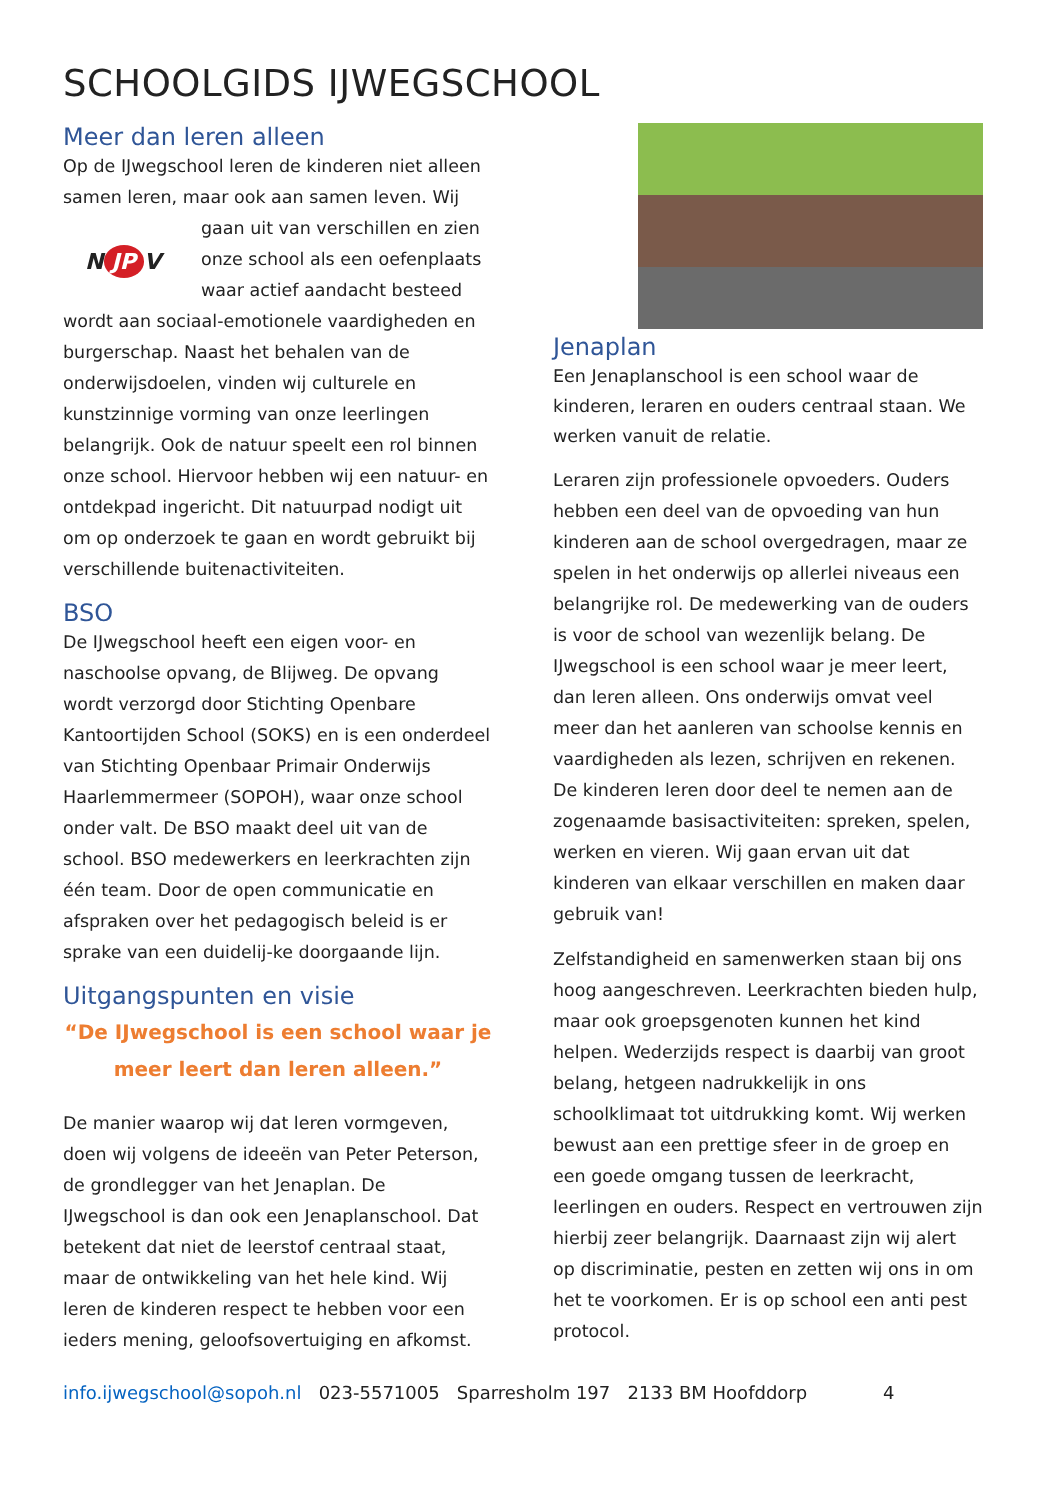SCHOOLGIDS IJWEGSCHOOL
Meer dan leren alleen
Op de IJwegschool leren de kinderen niet alleen samen leren, maar ook aan samen leven. Wij
N JP V
gaan uit van verschillen en zien onze school als een oefenplaats waar actief aandacht besteed wordt aan sociaal-emotionele vaardigheden en burgerschap. Naast het behalen van de onderwijsdoelen, vinden wij culturele en kunstzinnige vorming van onze leerlingen belangrijk. Ook de natuur speelt een rol binnen onze school. Hiervoor hebben wij een natuur- en ontdekpad ingericht. Dit natuurpad nodigt uit om op onderzoek te gaan en wordt gebruikt bij verschillende buitenactiviteiten.
BSO
De IJwegschool heeft een eigen voor- en naschoolse opvang, de Blijweg. De opvang wordt verzorgd door Stichting Openbare Kantoortijden School (SOKS) en is een onderdeel van Stichting Openbaar Primair Onderwijs Haarlemmermeer (SOPOH), waar onze school onder valt. De BSO maakt deel uit van de school. BSO medewerkers en leerkrachten zijn één team. Door de open communicatie en afspraken over het pedagogisch beleid is er sprake van een duidelij-ke doorgaande lijn.
Uitgangspunten en visie
“De IJwegschool is een school waar je
meer leert dan leren alleen.”
De manier waarop wij dat leren vormgeven, doen wij volgens de ideeën van Peter Peterson, de grondlegger van het Jenaplan. De IJwegschool is dan ook een Jenaplanschool. Dat betekent dat niet de leerstof centraal staat, maar de ontwikkeling van het hele kind. Wij leren de kinderen respect te hebben voor een ieders mening, geloofsovertuiging en afkomst.
Jenaplan
Een Jenaplanschool is een school waar de kinderen, leraren en ouders centraal staan. We werken vanuit de relatie.
Leraren zijn professionele opvoeders. Ouders hebben een deel van de opvoeding van hun kinderen aan de school overgedragen, maar ze spelen in het onderwijs op allerlei niveaus een belangrijke rol. De medewerking van de ouders is voor de school van wezenlijk belang. De IJwegschool is een school waar je meer leert, dan leren alleen. Ons onderwijs omvat veel meer dan het aanleren van schoolse kennis en vaardigheden als lezen, schrijven en rekenen. De kinderen leren door deel te nemen aan de zogenaamde basisactiviteiten: spreken, spelen, werken en vieren. Wij gaan ervan uit dat kinderen van elkaar verschillen en maken daar gebruik van!
Zelfstandigheid en samenwerken staan bij ons hoog aangeschreven. Leerkrachten bieden hulp, maar ook groepsgenoten kunnen het kind helpen. Wederzijds respect is daarbij van groot belang, hetgeen nadrukkelijk in ons schoolklimaat tot uitdrukking komt. Wij werken bewust aan een prettige sfeer in de groep en een goede omgang tussen de leerkracht, leerlingen en ouders. Respect en vertrouwen zijn hierbij zeer belangrijk. Daarnaast zijn wij alert op discriminatie, pesten en zetten wij ons in om het te voorkomen. Er is op school een anti pest protocol.
info.ijwegschool@sopoh.nl 023-5571005 Sparresholm 197 2133 BM Hoofddorp 4